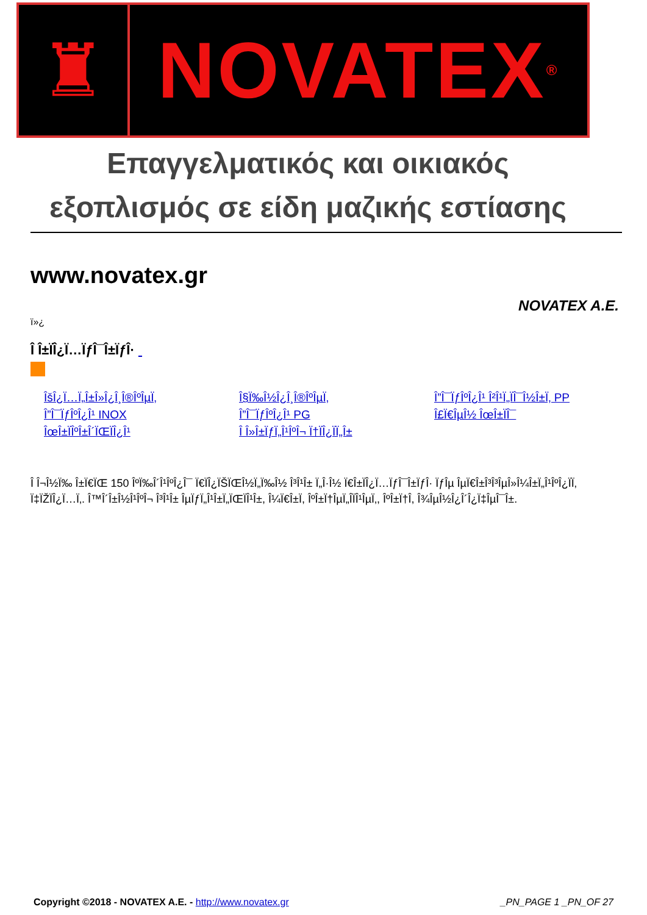♜ NOVATEX<sup>®</sup>
Επαγγελματικός και οικιακός
εξοπλισμός σε είδη μαζικής εστίασης
www.novatex.gr
NOVATEX A.E.
ï»¿
Î Î±ÏÎ¿Ï…ÏƒÎ¯Î±ÏƒÎ·
ÎšÎ¿Ï…Ï„Î±Î»Î¿Î¸Î®ÎºÎµÏ‚ Î§Ï‰Î½Î¿Î¸Î®ÎºÎµÏ‚ Î”Î¯ÏƒÎºÎ¿Î¹ Î²Î¹Ï„ÏÎ¯Î½Î±Ï‚ PP Î”Î¯ÏƒÎºÎ¿Î¹ INOX Î”Î¯ÏƒÎºÎ¿Î¹ PG Î£Ï€ÎµÎ½ ÎœÎ±ÏÎ¯ ÎœÎ±ÏÎºÎ±Î´ÏŒÏÎ¿Î¹ Î Î»Î±ÏƒÏ„Î¹ÎºÎ¬ Ï†ÏÎ¿ÏÏ„Î±
Î Î¬Î½Ï‰ Î±Ï€ÏŒ 150 ÎºÏ‰Î´Î¹ÎºÎ¿Î¯ Ï€ÏÎ¿ÏŠÏŒÎ½Ï„Ï‰Î½ Î³Î¹Î± Ï„Î·Î½ Ï€Î±ÏÎ¿Ï…ÏƒÎ¯Î±ÏƒÎ· ÏƒÎµ ÎµÏ€Î±Î³Î³ÎµÎ»Î¼Î±Ï„Î¹ÎºÎ¿ÏÏ‚ Ï‡ÏŽÏÎ¿Ï…Ï‚. Î™Î´Î±Î½Î¹ÎºÎ¬ Î³Î¹Î± ÎµÏƒÏ„Î¹Î±Ï„ÏŒÏÎ¹Î±, Î¼Ï€Î±Ï, ÎºÎ±Ï†ÎµÏ„Î­ÏÎ¹ÎµÏ‚, ÎºÎ±Ï†Î­, Î¾ÎµÎ½Î¿Î´Î¿Ï‡ÎµÎ¯Î±.
Copyright ©2018 - NOVATEX A.E. - http://www.novatex.gr _PN_PAGE 1 _PN_OF 27